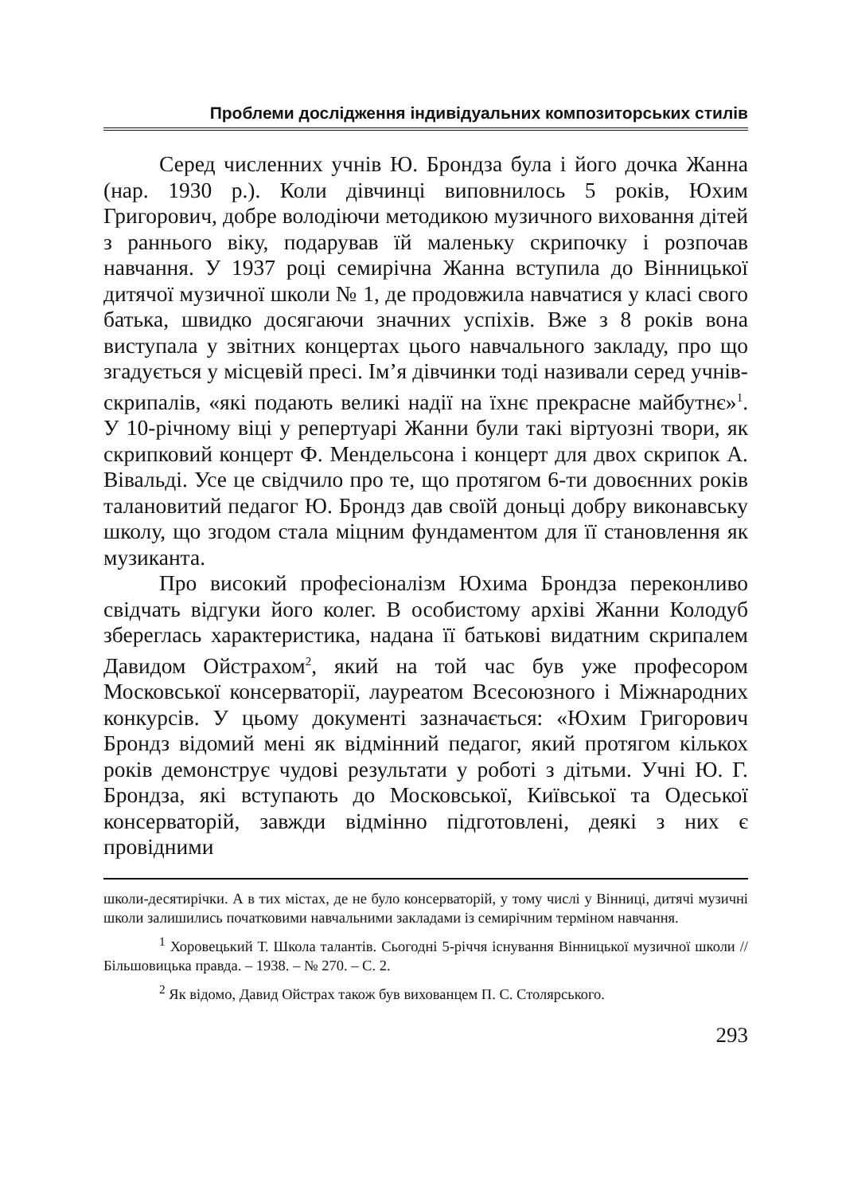Проблеми дослідження індивідуальних композиторських стилів
Серед численних учнів Ю. Брондза була і його дочка Жанна (нар. 1930 р.). Коли дівчинці виповнилось 5 років, Юхим Григорович, добре володіючи методикою музичного виховання дітей з раннього віку, подарував їй маленьку скрипочку і розпочав навчання. У 1937 році семирічна Жанна вступила до Вінницької дитячої музичної школи № 1, де продовжила навчатися у класі свого батька, швидко досягаючи значних успіхів. Вже з 8 років вона виступала у звітних концертах цього навчального закладу, про що згадується у місцевій пресі. Ім’я дівчинки тоді називали серед учнів-скрипалів, «які подають великі надії на їхнє прекрасне майбутнє»<sup>1</sup>. У 10-річному віці у репертуарі Жанни були такі віртуозні твори, як скрипковий концерт Ф. Мендельсона і концерт для двох скрипок А. Вівальді. Усе це свідчило про те, що протягом 6-ти довоєнних років талановитий педагог Ю. Брондз дав своїй доньці добру виконавську школу, що згодом стала міцним фундаментом для її становлення як музиканта.
Про високий професіоналізм Юхима Брондза переконливо свідчать відгуки його колег. В особистому архіві Жанни Колодуб збереглась характеристика, надана її батькові видатним скрипалем Давидом Ойстрахом<sup>2</sup>, який на той час був уже професором Московської консерваторії, лауреатом Всесоюзного і Міжнародних конкурсів. У цьому документі зазначається: «Юхим Григорович Брондз відомий мені як відмінний педагог, який протягом кількох років демонструє чудові результати у роботі з дітьми. Учні Ю. Г. Брондза, які вступають до Московської, Київської та Одеської консерваторій, завжди відмінно підготовлені, деякі з них є провідними
школи-десятирічки. А в тих містах, де не було консерваторій, у тому числі у Вінниці, дитячі музичні школи залишились початковими навчальними закладами із семирічним терміном навчання.
<sup>1</sup> Хоровецький Т. Школа талантів. Сьогодні 5-річчя існування Вінницької музичної школи // Більшовицька правда. – 1938. – № 270. – С. 2.
<sup>2</sup> Як відомо, Давид Ойстрах також був вихованцем П. С. Столярського.
293